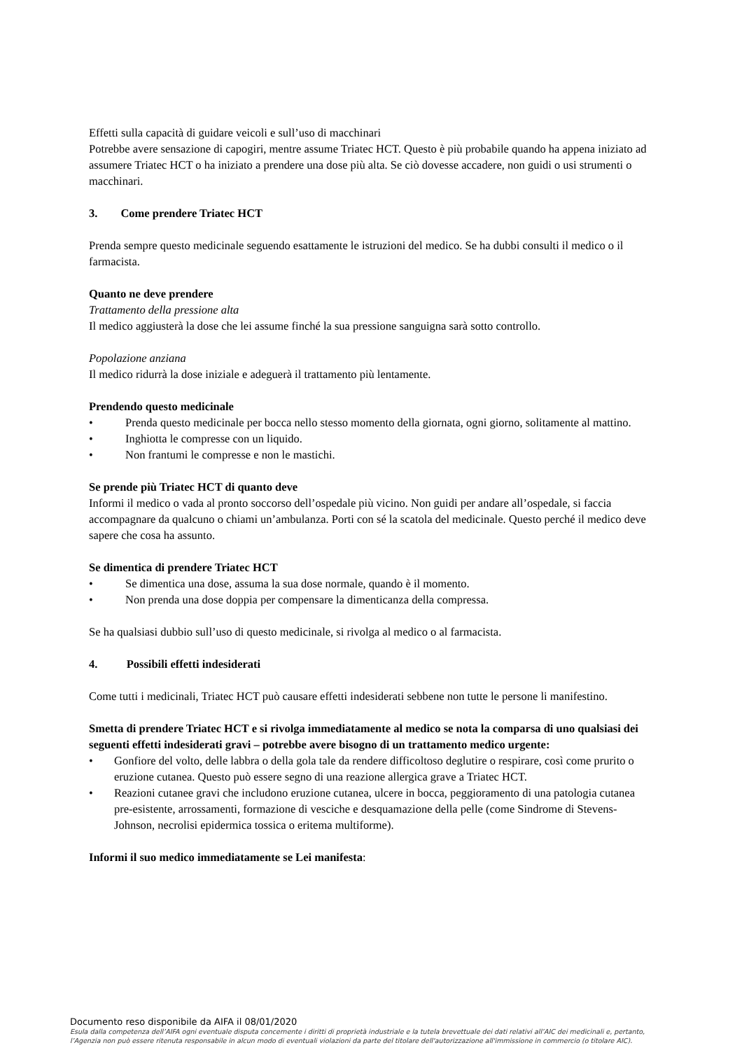Effetti sulla capacità di guidare veicoli e sull’uso di macchinari
Potrebbe avere sensazione di capogiri, mentre assume Triatec HCT. Questo è più probabile quando ha appena iniziato ad assumere Triatec HCT o ha iniziato a prendere una dose più alta. Se ciò dovesse accadere, non guidi o usi strumenti o macchinari.
3. Come prendere Triatec HCT
Prenda sempre questo medicinale seguendo esattamente le istruzioni del medico. Se ha dubbi consulti il medico o il farmacista.
Quanto ne deve prendere
Trattamento della pressione alta
Il medico aggiusterà la dose che lei assume finché la sua pressione sanguigna sarà sotto controllo.
Popolazione anziana
Il medico ridurrà la dose iniziale e adeguerà il trattamento più lentamente.
Prendendo questo medicinale
Prenda questo medicinale per bocca nello stesso momento della giornata, ogni giorno, solitamente al mattino.
Inghiotta le compresse con un liquido.
Non frantumi le compresse e non le mastichi.
Se prende più Triatec HCT di quanto deve
Informi il medico o vada al pronto soccorso dell’ospedale più vicino. Non guidi per andare all’ospedale, si faccia accompagnare da qualcuno o chiami un’ambulanza. Porti con sé la scatola del medicinale. Questo perché il medico deve sapere che cosa ha assunto.
Se dimentica di prendere Triatec HCT
Se dimentica una dose, assuma la sua dose normale, quando è il momento.
Non prenda una dose doppia per compensare la dimenticanza della compressa.
Se ha qualsiasi dubbio sull’uso di questo medicinale, si rivolga al medico o al farmacista.
4. Possibili effetti indesiderati
Come tutti i medicinali, Triatec HCT può causare effetti indesiderati sebbene non tutte le persone li manifestino.
Smetta di prendere Triatec HCT e si rivolga immediatamente al medico se nota la comparsa di uno qualsiasi dei seguenti effetti indesiderati gravi – potrebbe avere bisogno di un trattamento medico urgente:
Gonfiore del volto, delle labbra o della gola tale da rendere difficoltoso deglutire o respirare, così come prurito o eruzione cutanea. Questo può essere segno di una reazione allergica grave a Triatec HCT.
Reazioni cutanee gravi che includono eruzione cutanea, ulcere in bocca, peggioramento di una patologia cutanea pre-esistente, arrossamenti, formazione di vesciche e desquamazione della pelle (come Sindrome di Stevens-Johnson, necrolisi epidermica tossica o eritema multiforme).
Informi il suo medico immediatamente se Lei manifesta:
Documento reso disponibile da AIFA il 08/01/2020
Esula dalla competenza dell’AIFA ogni eventuale disputa concernente i diritti di proprietà industriale e la tutela brevettuale dei dati relativi all’AIC dei medicinali e, pertanto, l’Agenzia non può essere ritenuta responsabile in alcun modo di eventuali violazioni da parte del titolare dell'autorizzazione all'immissione in commercio (o titolare AIC).